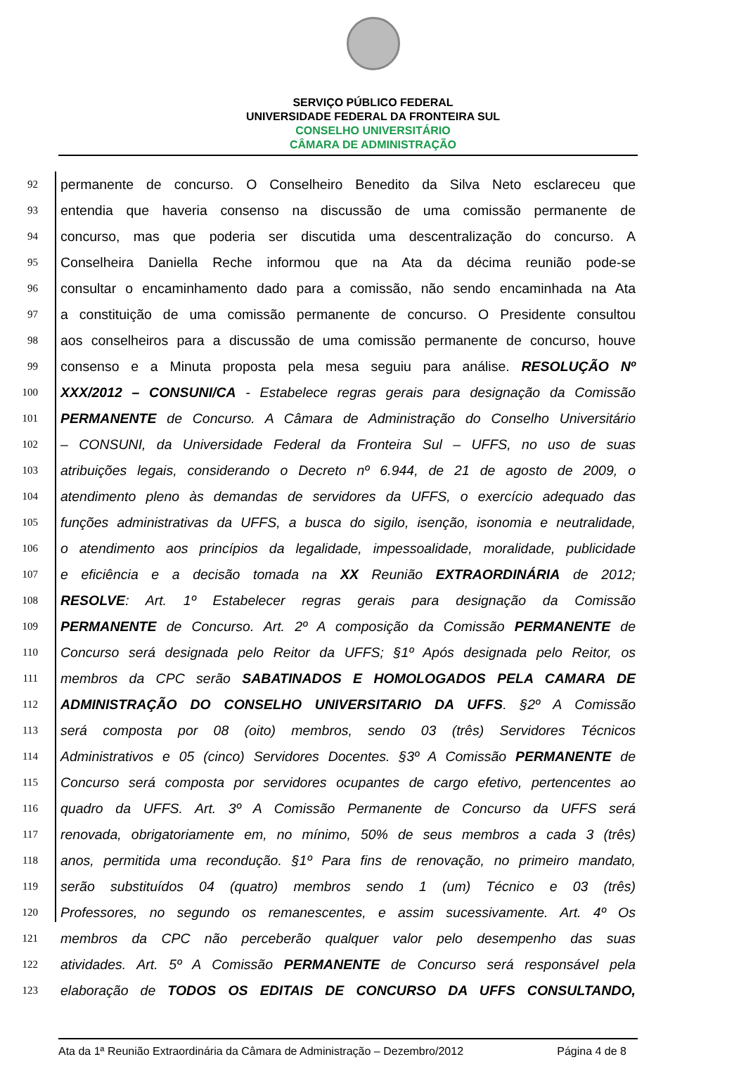SERVIÇO PÚBLICO FEDERAL
UNIVERSIDADE FEDERAL DA FRONTEIRA SUL
CONSELHO UNIVERSITÁRIO
CÂMARA DE ADMINISTRAÇÃO
92 permanente de concurso. O Conselheiro Benedito da Silva Neto esclareceu que
93 entendia que haveria consenso na discussão de uma comissão permanente de
94 concurso, mas que poderia ser discutida uma descentralização do concurso. A
95 Conselheira Daniella Reche informou que na Ata da décima reunião pode-se
96 consultar o encaminhamento dado para a comissão, não sendo encaminhada na Ata
97 a constituição de uma comissão permanente de concurso. O Presidente consultou
98 aos conselheiros para a discussão de uma comissão permanente de concurso, houve
99 consenso e a Minuta proposta pela mesa seguiu para análise. RESOLUÇÃO Nº
100 XXX/2012 – CONSUNI/CA - Estabelece regras gerais para designação da Comissão
101 PERMANENTE de Concurso. A Câmara de Administração do Conselho Universitário
102 – CONSUNI, da Universidade Federal da Fronteira Sul – UFFS, no uso de suas
103 atribuições legais, considerando o Decreto nº 6.944, de 21 de agosto de 2009, o
104 atendimento pleno às demandas de servidores da UFFS, o exercício adequado das
105 funções administrativas da UFFS, a busca do sigilo, isenção, isonomia e neutralidade,
106 o atendimento aos princípios da legalidade, impessoalidade, moralidade, publicidade
107 e eficiência e a decisão tomada na XX Reunião EXTRAORDINÁRIA de 2012;
108 RESOLVE: Art. 1º Estabelecer regras gerais para designação da Comissão
109 PERMANENTE de Concurso. Art. 2º A composição da Comissão PERMANENTE de
110 Concurso será designada pelo Reitor da UFFS; §1º Após designada pelo Reitor, os
111 membros da CPC serão SABATINADOS E HOMOLOGADOS PELA CAMARA DE
112 ADMINISTRAÇÃO DO CONSELHO UNIVERSITARIO DA UFFS. §2º A Comissão
113 será composta por 08 (oito) membros, sendo 03 (três) Servidores Técnicos
114 Administrativos e 05 (cinco) Servidores Docentes. §3º A Comissão PERMANENTE de
115 Concurso será composta por servidores ocupantes de cargo efetivo, pertencentes ao
116 quadro da UFFS. Art. 3º A Comissão Permanente de Concurso da UFFS será
117 renovada, obrigatoriamente em, no mínimo, 50% de seus membros a cada 3 (três)
118 anos, permitida uma recondução. §1º Para fins de renovação, no primeiro mandato,
119 serão substituídos 04 (quatro) membros sendo 1 (um) Técnico e 03 (três)
120 Professores, no segundo os remanescentes, e assim sucessivamente. Art. 4º Os
121 membros da CPC não perceberão qualquer valor pelo desempenho das suas
122 atividades. Art. 5º A Comissão PERMANENTE de Concurso será responsável pela
123 elaboração de TODOS OS EDITAIS DE CONCURSO DA UFFS CONSULTANDO,
Ata da 1ª Reunião Extraordinária da Câmara de Administração – Dezembro/2012 Página 4 de 8